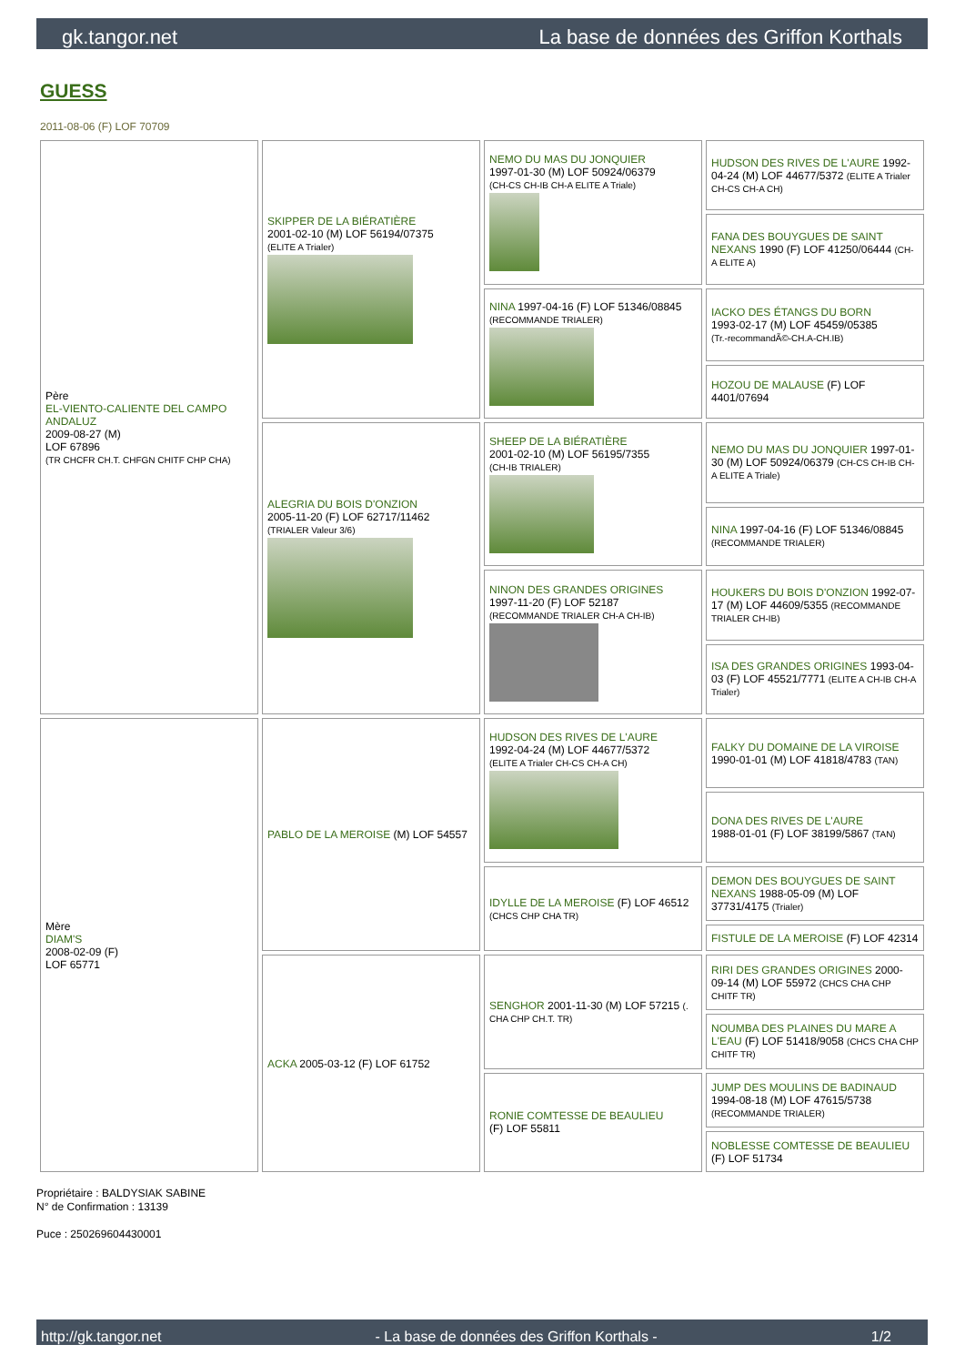gk.tangor.net La base de données des Griffon Korthals
GUESS
2011-08-06 (F) LOF 70709
| Père EL-VIENTO-CALIENTE DEL CAMPO ANDALUZ 2009-08-27 (M) LOF 67896 (TR CHCFR CH.T. CHFGN CHITF CHP CHA) | SKIPPER DE LA BIÉRATIÈRE 2001-02-10 (M) LOF 56194/07375 (ELITE A Trialer) | NEMO DU MAS DU JONQUIER 1997-01-30 (M) LOF 50924/06379 (CH-CS CH-IB CH-A ELITE A Triale) | HUDSON DES RIVES DE L'AURE 1992-04-24 (M) LOF 44677/5372 (ELITE A Trialer CH-CS CH-A CH) |
| | | | FANA DES BOUYGUES DE SAINT NEXANS 1990 (F) LOF 41250/06444 (CH-A ELITE A) |
| | | NINA 1997-04-16 (F) LOF 51346/08845 (RECOMMANDE TRIALER) | IACKO DES ÉTANGS DU BORN 1993-02-17 (M) LOF 45459/05385 (Tr.-recommandÃ©-CH.A-CH.IB) |
| | | | HOZOU DE MALAUSE (F) LOF 4401/07694 |
| | ALEGRIA DU BOIS D'ONZION 2005-11-20 (F) LOF 62717/11462 (TRIALER Valeur 3/6) | SHEEP DE LA BIÉRATIÈRE 2001-02-10 (M) LOF 56195/7355 (CH-IB TRIALER) | NEMO DU MAS DU JONQUIER 1997-01-30 (M) LOF 50924/06379 (CH-CS CH-IB CH-A ELITE A Triale) |
| | | | NINA 1997-04-16 (F) LOF 51346/08845 (RECOMMANDE TRIALER) |
| | | NINON DES GRANDES ORIGINES 1997-11-20 (F) LOF 52187 (RECOMMANDE TRIALER CH-A CH-IB) | HOUKERS DU BOIS D'ONZION 1992-07-17 (M) LOF 44609/5355 (RECOMMANDE TRIALER CH-IB) |
| | | | ISA DES GRANDES ORIGINES 1993-04-03 (F) LOF 45521/7771 (ELITE A CH-IB CH-A Trialer) |
| Mère DIAM'S 2008-02-09 (F) LOF 65771 | PABLO DE LA MEROISE (M) LOF 54557 | HUDSON DES RIVES DE L'AURE 1992-04-24 (M) LOF 44677/5372 (ELITE A Trialer CH-CS CH-A CH) | FALKY DU DOMAINE DE LA VIROISE 1990-01-01 (M) LOF 41818/4783 (TAN) |
| | | | DONA DES RIVES DE L'AURE 1988-01-01 (F) LOF 38199/5867 (TAN) |
| | | IDYLLE DE LA MEROISE (F) LOF 46512 (CHCS CHP CHA TR) | DEMON DES BOUYGUES DE SAINT NEXANS 1988-05-09 (M) LOF 37731/4175 (Trialer) |
| | | | FISTULE DE LA MEROISE (F) LOF 42314 |
| | ACKA 2005-03-12 (F) LOF 61752 | SENGHOR 2001-11-30 (M) LOF 57215 (. CHA CHP CH.T. TR) | RIRI DES GRANDES ORIGINES 2000-09-14 (M) LOF 55972 (CHCS CHA CHP CHITF TR) |
| | | | NOUMBA DES PLAINES DU MARE A L'EAU (F) LOF 51418/9058 (CHCS CHA CHP CHITF TR) |
| | | RONIE COMTESSE DE BEAULIEU (F) LOF 55811 | JUMP DES MOULINS DE BADINAUD 1994-08-18 (M) LOF 47615/5738 (RECOMMANDE TRIALER) |
| | | | NOBLESSE COMTESSE DE BEAULIEU (F) LOF 51734 |
Propriétaire : BALDYSIAK SABINE
N° de Confirmation : 13139
Puce : 250269604430001
http://gk.tangor.net - La base de données des Griffon Korthals - 1/2